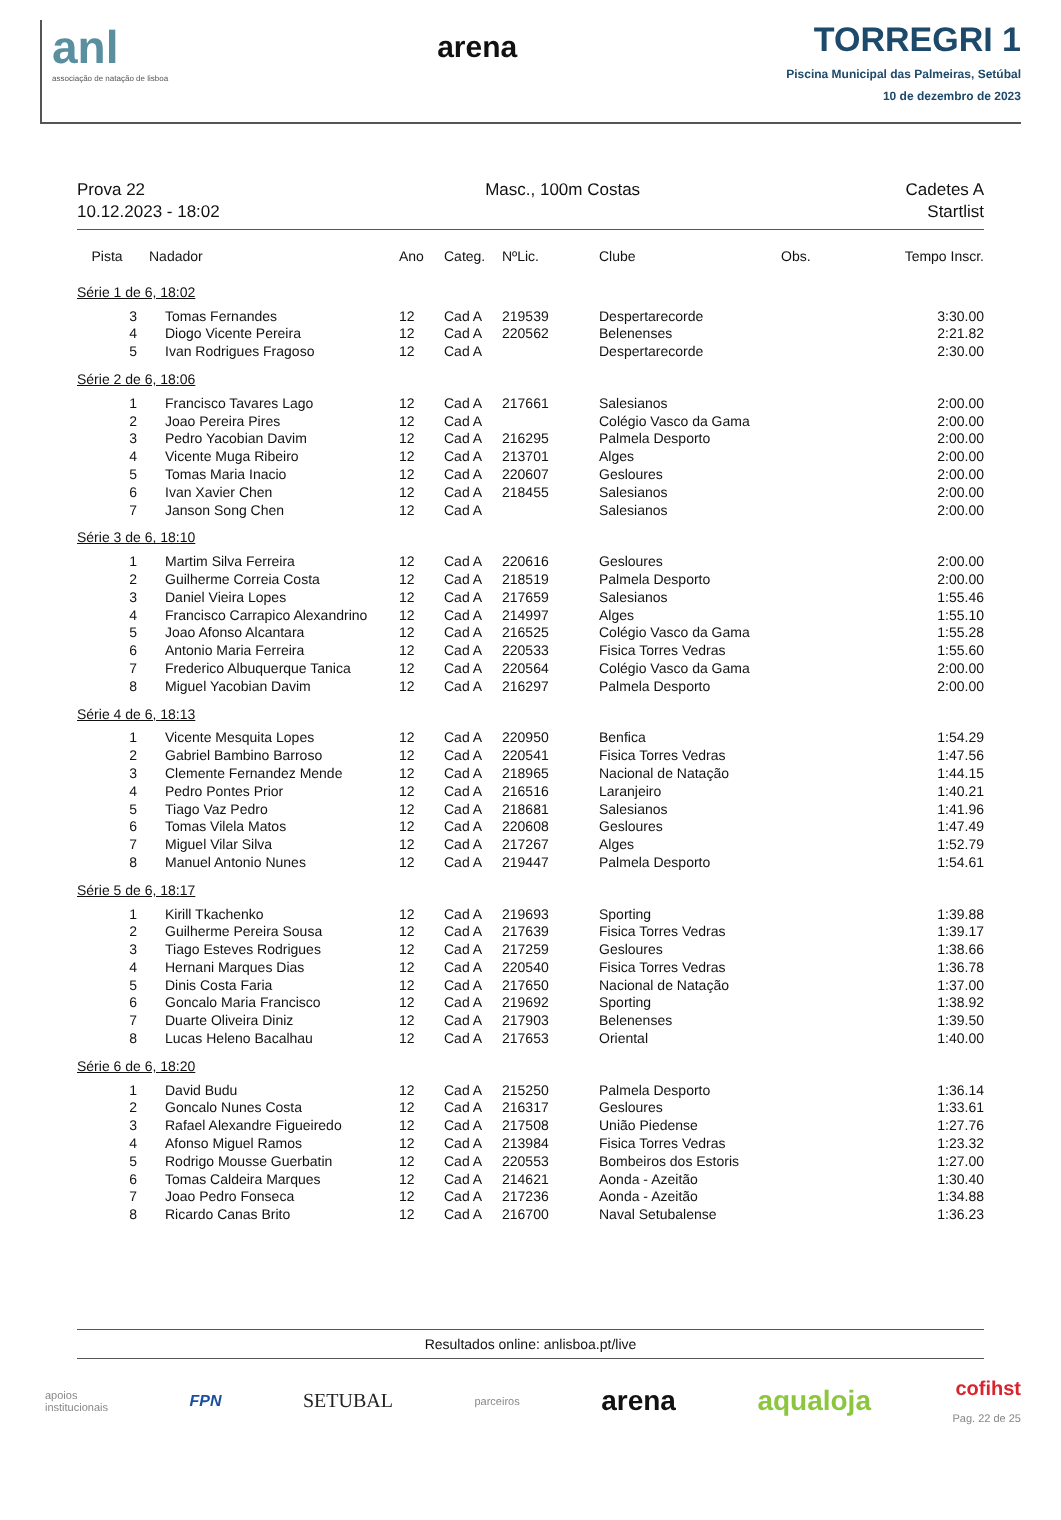anl
associação de natação de lisboa
arena
TORREGRI 1
Piscina Municipal das Palmeiras, Setúbal
10 de dezembro de 2023
Prova 22
10.12.2023 - 18:02
Masc., 100m Costas Cadetes A
Startlist
| Pista | Nadador | Ano | Categ. | NºLic. | Clube | Obs. | Tempo Inscr. |
| --- | --- | --- | --- | --- | --- | --- | --- |
| Série 1 de 6, 18:02 | | | | | | | |
| 3 | Tomas Fernandes | 12 | Cad A | 219539 | Despertarecorde | | 3:30.00 |
| 4 | Diogo Vicente Pereira | 12 | Cad A | 220562 | Belenenses | | 2:21.82 |
| 5 | Ivan Rodrigues Fragoso | 12 | Cad A | | Despertarecorde | | 2:30.00 |
| Série 2 de 6, 18:06 | | | | | | | |
| 1 | Francisco Tavares Lago | 12 | Cad A | 217661 | Salesianos | | 2:00.00 |
| 2 | Joao Pereira Pires | 12 | Cad A | | Colégio Vasco da Gama | | 2:00.00 |
| 3 | Pedro Yacobian Davim | 12 | Cad A | 216295 | Palmela Desporto | | 2:00.00 |
| 4 | Vicente Muga Ribeiro | 12 | Cad A | 213701 | Alges | | 2:00.00 |
| 5 | Tomas Maria Inacio | 12 | Cad A | 220607 | Gesloures | | 2:00.00 |
| 6 | Ivan Xavier Chen | 12 | Cad A | 218455 | Salesianos | | 2:00.00 |
| 7 | Janson Song Chen | 12 | Cad A | | Salesianos | | 2:00.00 |
| Série 3 de 6, 18:10 | | | | | | | |
| 1 | Martim Silva Ferreira | 12 | Cad A | 220616 | Gesloures | | 2:00.00 |
| 2 | Guilherme Correia Costa | 12 | Cad A | 218519 | Palmela Desporto | | 2:00.00 |
| 3 | Daniel Vieira Lopes | 12 | Cad A | 217659 | Salesianos | | 1:55.46 |
| 4 | Francisco Carrapico Alexandrino | 12 | Cad A | 214997 | Alges | | 1:55.10 |
| 5 | Joao Afonso Alcantara | 12 | Cad A | 216525 | Colégio Vasco da Gama | | 1:55.28 |
| 6 | Antonio Maria Ferreira | 12 | Cad A | 220533 | Fisica Torres Vedras | | 1:55.60 |
| 7 | Frederico Albuquerque Tanica | 12 | Cad A | 220564 | Colégio Vasco da Gama | | 2:00.00 |
| 8 | Miguel Yacobian Davim | 12 | Cad A | 216297 | Palmela Desporto | | 2:00.00 |
| Série 4 de 6, 18:13 | | | | | | | |
| 1 | Vicente Mesquita Lopes | 12 | Cad A | 220950 | Benfica | | 1:54.29 |
| 2 | Gabriel Bambino Barroso | 12 | Cad A | 220541 | Fisica Torres Vedras | | 1:47.56 |
| 3 | Clemente Fernandez Mende | 12 | Cad A | 218965 | Nacional de Natação | | 1:44.15 |
| 4 | Pedro Pontes Prior | 12 | Cad A | 216516 | Laranjeiro | | 1:40.21 |
| 5 | Tiago Vaz Pedro | 12 | Cad A | 218681 | Salesianos | | 1:41.96 |
| 6 | Tomas Vilela Matos | 12 | Cad A | 220608 | Gesloures | | 1:47.49 |
| 7 | Miguel Vilar Silva | 12 | Cad A | 217267 | Alges | | 1:52.79 |
| 8 | Manuel Antonio Nunes | 12 | Cad A | 219447 | Palmela Desporto | | 1:54.61 |
| Série 5 de 6, 18:17 | | | | | | | |
| 1 | Kirill Tkachenko | 12 | Cad A | 219693 | Sporting | | 1:39.88 |
| 2 | Guilherme Pereira Sousa | 12 | Cad A | 217639 | Fisica Torres Vedras | | 1:39.17 |
| 3 | Tiago Esteves Rodrigues | 12 | Cad A | 217259 | Gesloures | | 1:38.66 |
| 4 | Hernani Marques Dias | 12 | Cad A | 220540 | Fisica Torres Vedras | | 1:36.78 |
| 5 | Dinis Costa Faria | 12 | Cad A | 217650 | Nacional de Natação | | 1:37.00 |
| 6 | Goncalo Maria Francisco | 12 | Cad A | 219692 | Sporting | | 1:38.92 |
| 7 | Duarte Oliveira Diniz | 12 | Cad A | 217903 | Belenenses | | 1:39.50 |
| 8 | Lucas Heleno Bacalhau | 12 | Cad A | 217653 | Oriental | | 1:40.00 |
| Série 6 de 6, 18:20 | | | | | | | |
| 1 | David Budu | 12 | Cad A | 215250 | Palmela Desporto | | 1:36.14 |
| 2 | Goncalo Nunes Costa | 12 | Cad A | 216317 | Gesloures | | 1:33.61 |
| 3 | Rafael Alexandre Figueiredo | 12 | Cad A | 217508 | União Piedense | | 1:27.76 |
| 4 | Afonso Miguel Ramos | 12 | Cad A | 213984 | Fisica Torres Vedras | | 1:23.32 |
| 5 | Rodrigo Mousse Guerbatin | 12 | Cad A | 220553 | Bombeiros dos Estoris | | 1:27.00 |
| 6 | Tomas Caldeira Marques | 12 | Cad A | 214621 | Aonda - Azeitão | | 1:30.40 |
| 7 | Joao Pedro Fonseca | 12 | Cad A | 217236 | Aonda - Azeitão | | 1:34.88 |
| 8 | Ricardo Canas Brito | 12 | Cad A | 216700 | Naval Setubalense | | 1:36.23 |
Resultados online: anlisboa.pt/live
apoios
institucionais
FPN
SETUBAL
parceiros
arena aqualoja
cofihst
Pag. 22 de 25